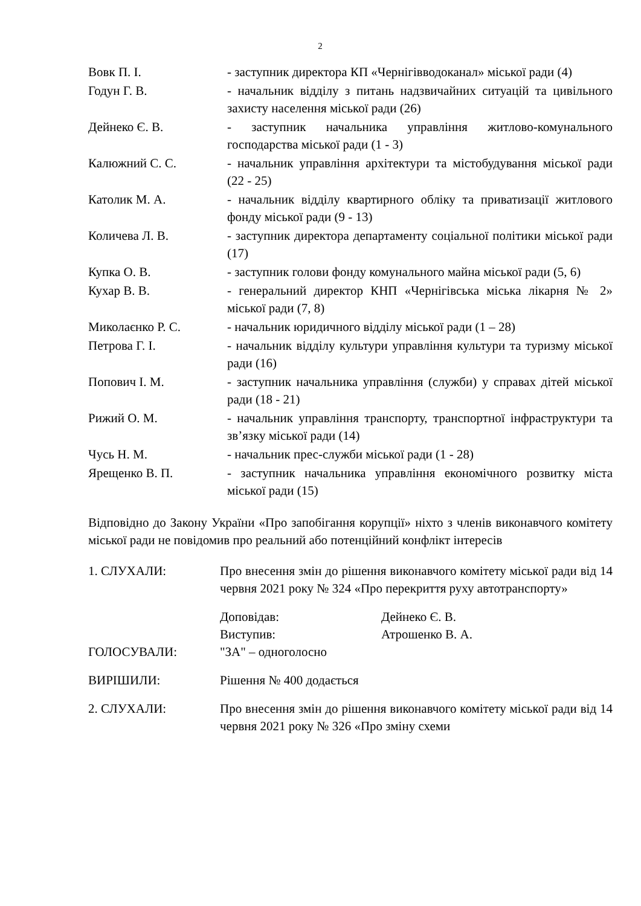2
| Вовк П. І. | - заступник директора КП «Чернігівводоканал» міської ради (4) |
| Годун Г. В. | - начальник відділу з питань надзвичайних ситуацій та цивільного захисту населення міської ради (26) |
| Дейнеко Є. В. | - заступник начальника управління житлово-комунального господарства міської ради (1 - 3) |
| Калюжний С. С. | - начальник управління архітектури та містобудування міської ради (22 - 25) |
| Католик М. А. | - начальник відділу квартирного обліку та приватизації житлового фонду міської ради (9 - 13) |
| Количева Л. В. | - заступник директора департаменту соціальної політики міської ради (17) |
| Купка О. В. | - заступник голови фонду комунального майна міської ради (5, 6) |
| Кухар В. В. | - генеральний директор КНП «Чернігівська міська лікарня № 2» міської ради (7, 8) |
| Миколаєнко Р. С. | - начальник юридичного відділу міської ради (1 – 28) |
| Петрова Г. І. | - начальник відділу культури управління культури та туризму міської ради (16) |
| Попович І. М. | - заступник начальника управління (служби) у справах дітей міської ради (18 - 21) |
| Рижий О. М. | - начальник управління транспорту, транспортної інфраструктури та зв’язку міської ради (14) |
| Чусь Н. М. | - начальник прес-служби міської ради (1 - 28) |
| Ярещенко В. П. | - заступник начальника управління економічного розвитку міста міської ради (15) |
Відповідно до Закону України «Про запобігання корупції» ніхто з членів виконавчого комітету міської ради не повідомив про реальний або потенційний конфлікт інтересів
| 1. СЛУХАЛИ: | Про внесення змін до рішення виконавчого комітету міської ради від 14 червня 2021 року № 324 «Про перекриття руху автотранспорту» | |
| | Доповідав: | Дейнеко Є. В. |
| | Виступив: | Атрошенко В. А. |
| ГОЛОСУВАЛИ: | "ЗА" – одноголосно | |
| ВИРІШИЛИ: | Рішення № 400 додається | |
| 2. СЛУХАЛИ: | Про внесення змін до рішення виконавчого комітету міської ради від 14 червня 2021 року № 326 «Про зміну схеми | |